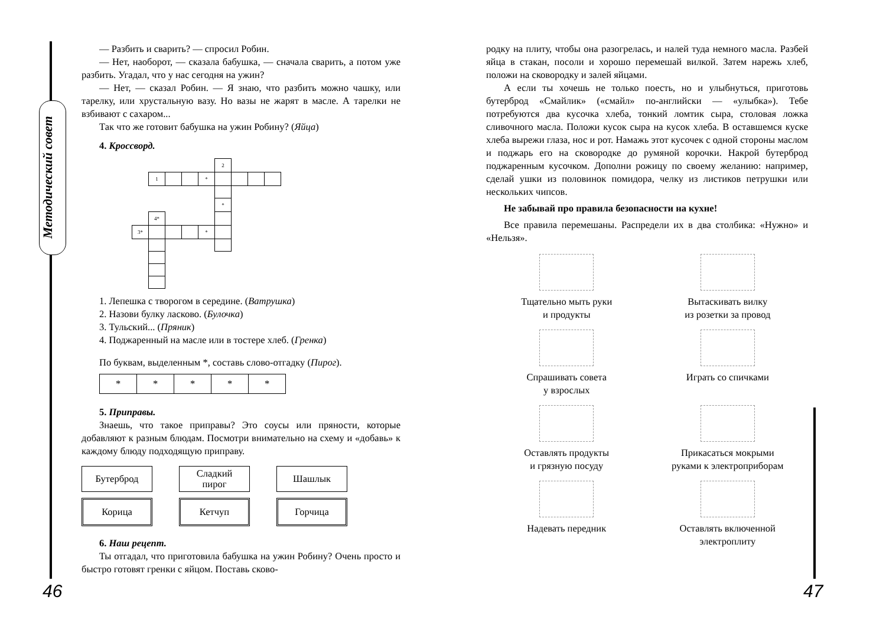Методический совет
— Разбить и сварить? — спросил Робин.
— Нет, наоборот, — сказала бабушка, — сначала сварить, а потом уже разбить. Угадал, что у нас сегодня на ужин?
— Нет, — сказал Робин. — Я знаю, что разбить можно чашку, или тарелку, или хрустальную вазу. Но вазы не жарят в масле. А тарелки не взбивают с сахаром...
Так что же готовит бабушка на ужин Робину? (Яйца)
4. Кроссворд.
| | | | | | 2 | | | |
| | 1 | | | * | | | | |
| | | | | | * | | | |
| | 4* | | | | | | | |
| 3* | | | | * | | | | |
1. Лепешка с творогом в середине. (Ватрушка)
2. Назови булку ласково. (Булочка)
3. Тульский... (Пряник)
4. Поджаренный на масле или в тостере хлеб. (Гренка)
По буквам, выделенным *, составь слово-отгадку (Пирог).
| * | * | * | * | * |
5. Приправы.
Знаешь, что такое приправы? Это соусы или пряности, которые добавляют к разным блюдам. Посмотри внимательно на схему и «добавь» к каждому блюду подходящую приправу.
Бутерброд
Сладкий
пирог
Шашлык
Корица
Кетчуп
Горчица
6. Наш рецепт.
Ты отгадал, что приготовила бабушка на ужин Робину? Очень просто и быстро готовят гренки с яйцом. Поставь сково-
родку на плиту, чтобы она разогрелась, и налей туда немного масла. Разбей яйца в стакан, посоли и хорошо перемешай вилкой. Затем нарежь хлеб, положи на сковородку и залей яйцами.
А если ты хочешь не только поесть, но и улыбнуться, приготовь бутерброд «Смайлик» («смайл» по-английски — «улыбка»). Тебе потребуются два кусочка хлеба, тонкий ломтик сыра, столовая ложка сливочного масла. Положи кусок сыра на кусок хлеба. В оставшемся куске хлеба вырежи глаза, нос и рот. Намажь этот кусочек с одной стороны маслом и поджарь его на сковородке до румяной корочки. Накрой бутерброд поджаренным кусочком. Дополни рожицу по своему желанию: например, сделай ушки из половинок помидора, челку из листиков петрушки или нескольких чипсов.
Не забывай про правила безопасности на кухне!
Все правила перемешаны. Распредели их в два столбика: «Нужно» и «Нельзя».
Тщательно мыть руки
и продукты
Вытаскивать вилку
из розетки за провод
Спрашивать совета
у взрослых
Играть со спичками
Оставлять продукты
и грязную посуду
Прикасаться мокрыми
руками к электроприборам
Надевать передник
Оставлять включенной
электроплиту
46 47